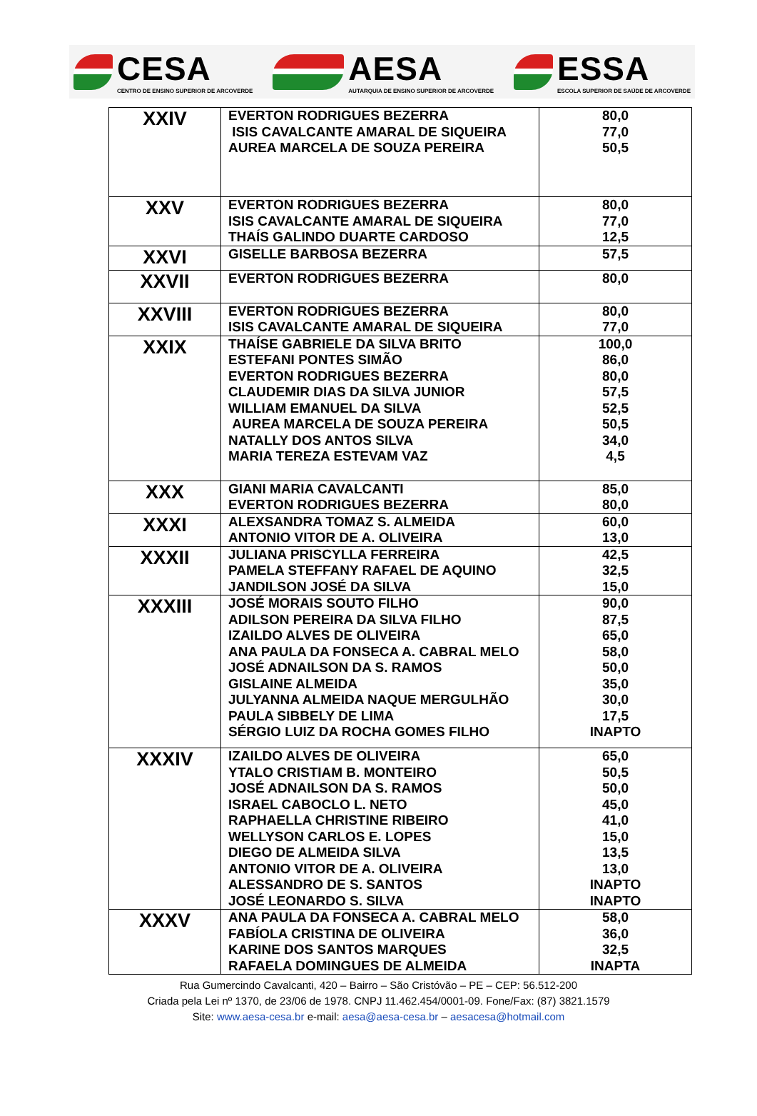CESA
CENTRO DE ENSINO SUPERIOR DE ARCOVERDE
AESA
AUTARQUIA DE ENSINO SUPERIOR DE ARCOVERDE
ESSA
ESCOLA SUPERIOR DE SAÚDE DE ARCOVERDE
| XXIV | EVERTON RODRIGUES BEZERRA ISIS CAVALCANTE AMARAL DE SIQUEIRA AUREA MARCELA DE SOUZA PEREIRA | 80,0 77,0 50,5 |
| XXV | EVERTON RODRIGUES BEZERRA ISIS CAVALCANTE AMARAL DE SIQUEIRA THAÍS GALINDO DUARTE CARDOSO | 80,0 77,0 12,5 |
| XXVI | GISELLE BARBOSA BEZERRA | 57,5 |
| XXVII | EVERTON RODRIGUES BEZERRA | 80,0 |
| XXVIII | EVERTON RODRIGUES BEZERRA ISIS CAVALCANTE AMARAL DE SIQUEIRA | 80,0 77,0 |
| XXIX | THAÍSE GABRIELE DA SILVA BRITO ESTEFANI PONTES SIMÃO EVERTON RODRIGUES BEZERRA CLAUDEMIR DIAS DA SILVA JUNIOR WILLIAM EMANUEL DA SILVA AUREA MARCELA DE SOUZA PEREIRA NATALLY DOS ANTOS SILVA MARIA TEREZA ESTEVAM VAZ | 100,0 86,0 80,0 57,5 52,5 50,5 34,0 4,5 |
| XXX | GIANI MARIA CAVALCANTI EVERTON RODRIGUES BEZERRA | 85,0 80,0 |
| XXXI | ALEXSANDRA TOMAZ S. ALMEIDA ANTONIO VITOR DE A. OLIVEIRA | 60,0 13,0 |
| XXXII | JULIANA PRISCYLLA FERREIRA PAMELA STEFFANY RAFAEL DE AQUINO JANDILSON JOSÉ DA SILVA | 42,5 32,5 15,0 |
| XXXIII | JOSÉ MORAIS SOUTO FILHO ADILSON PEREIRA DA SILVA FILHO IZAILDO ALVES DE OLIVEIRA ANA PAULA DA FONSECA A. CABRAL MELO JOSÉ ADNAILSON DA S. RAMOS GISLAINE ALMEIDA JULYANNA ALMEIDA NAQUE MERGULHÃO PAULA SIBBELY DE LIMA SÉRGIO LUIZ DA ROCHA GOMES FILHO | 90,0 87,5 65,0 58,0 50,0 35,0 30,0 17,5 INAPTO |
| XXXIV | IZAILDO ALVES DE OLIVEIRA YTALO CRISTIAM B. MONTEIRO JOSÉ ADNAILSON DA S. RAMOS ISRAEL CABOCLO L. NETO RAPHAELLA CHRISTINE RIBEIRO WELLYSON CARLOS E. LOPES DIEGO DE ALMEIDA SILVA ANTONIO VITOR DE A. OLIVEIRA ALESSANDRO DE S. SANTOS JOSÉ LEONARDO S. SILVA | 65,0 50,5 50,0 45,0 41,0 15,0 13,5 13,0 INAPTO INAPTO |
| XXXV | ANA PAULA DA FONSECA A. CABRAL MELO FABÍOLA CRISTINA DE OLIVEIRA KARINE DOS SANTOS MARQUES RAFAELA DOMINGUES DE ALMEIDA | 58,0 36,0 32,5 INAPTA |
Rua Gumercindo Cavalcanti, 420 – Bairro – São Cristóvão – PE – CEP: 56.512-200
Criada pela Lei nº 1370, de 23/06 de 1978. CNPJ 11.462.454/0001-09. Fone/Fax: (87) 3821.1579
Site: www.aesa-cesa.br e-mail: aesa@aesa-cesa.br – aesacesa@hotmail.com